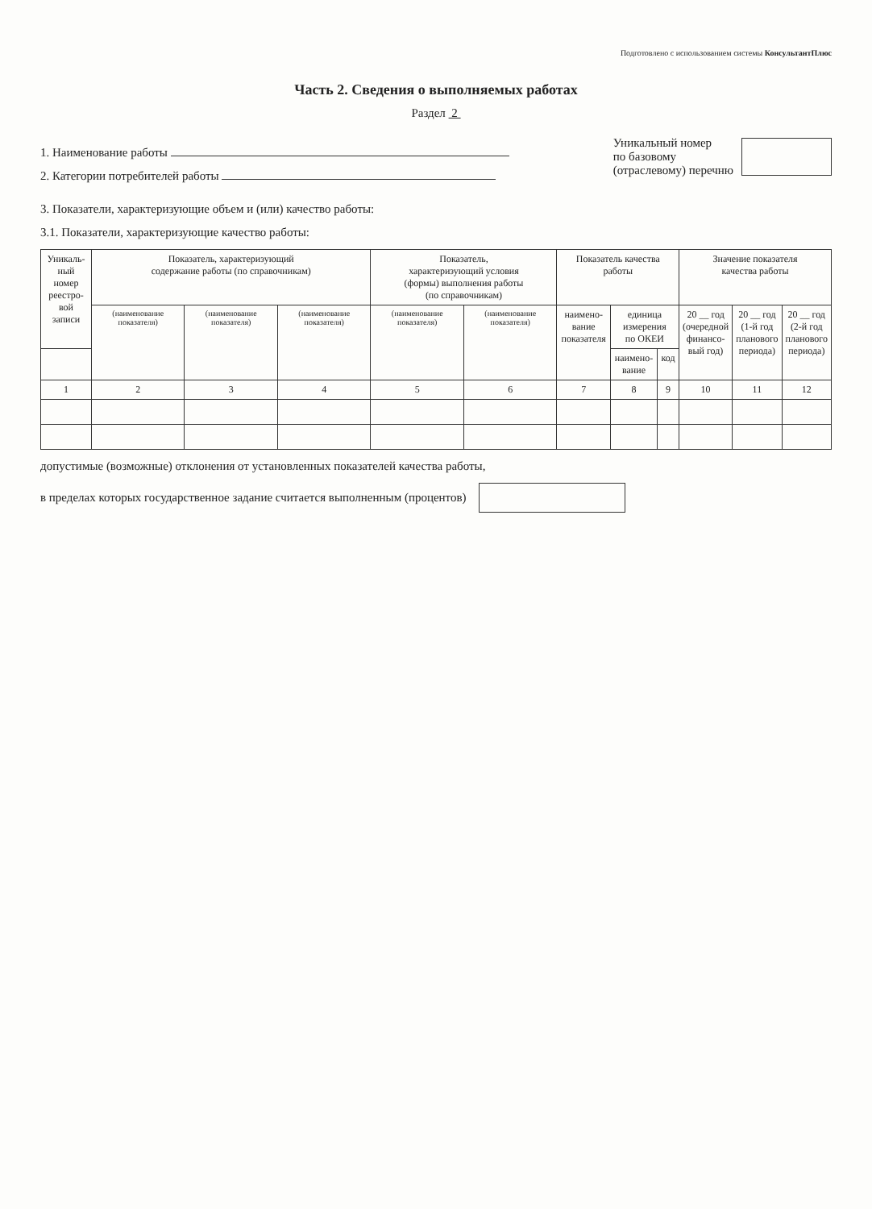Подготовлено с использованием системы КонсультантПлюс
Часть 2. Сведения о выполняемых работах
Раздел 2
1. Наименование работы
2. Категории потребителей работы
Уникальный номер
по базовому
(отраслевому) перечню
3. Показатели, характеризующие объем и (или) качество работы:
3.1. Показатели, характеризующие качество работы:
| Уникаль- ный номер реестро- вой записи | Показатель, характеризующий содержание работы (по справочникам) | | | Показатель, характеризующий условия (формы) выполнения работы (по справочникам) | | Показатель качества работы | | | Значение показателя качества работы | | |
| --- | --- | --- | --- | --- | --- | --- | --- | --- | --- | --- | --- |
| | (наименование показателя) | (наименование показателя) | (наименование показателя) | (наименование показателя) | (наименование показателя) | наимено- вание показателя | единица измерения по ОКЕИ | | 20 __ год (очередной финансо- вый год) | 20 __ год (1-й год планового периода) | 20 __ год (2-й год планового периода) |
| | | | | | | | наимено- вание | код | | | |
| 1 | 2 | 3 | 4 | 5 | 6 | 7 | 8 | 9 | 10 | 11 | 12 |
допустимые (возможные) отклонения от установленных показателей качества работы,
в пределах которых государственное задание считается выполненным (процентов)